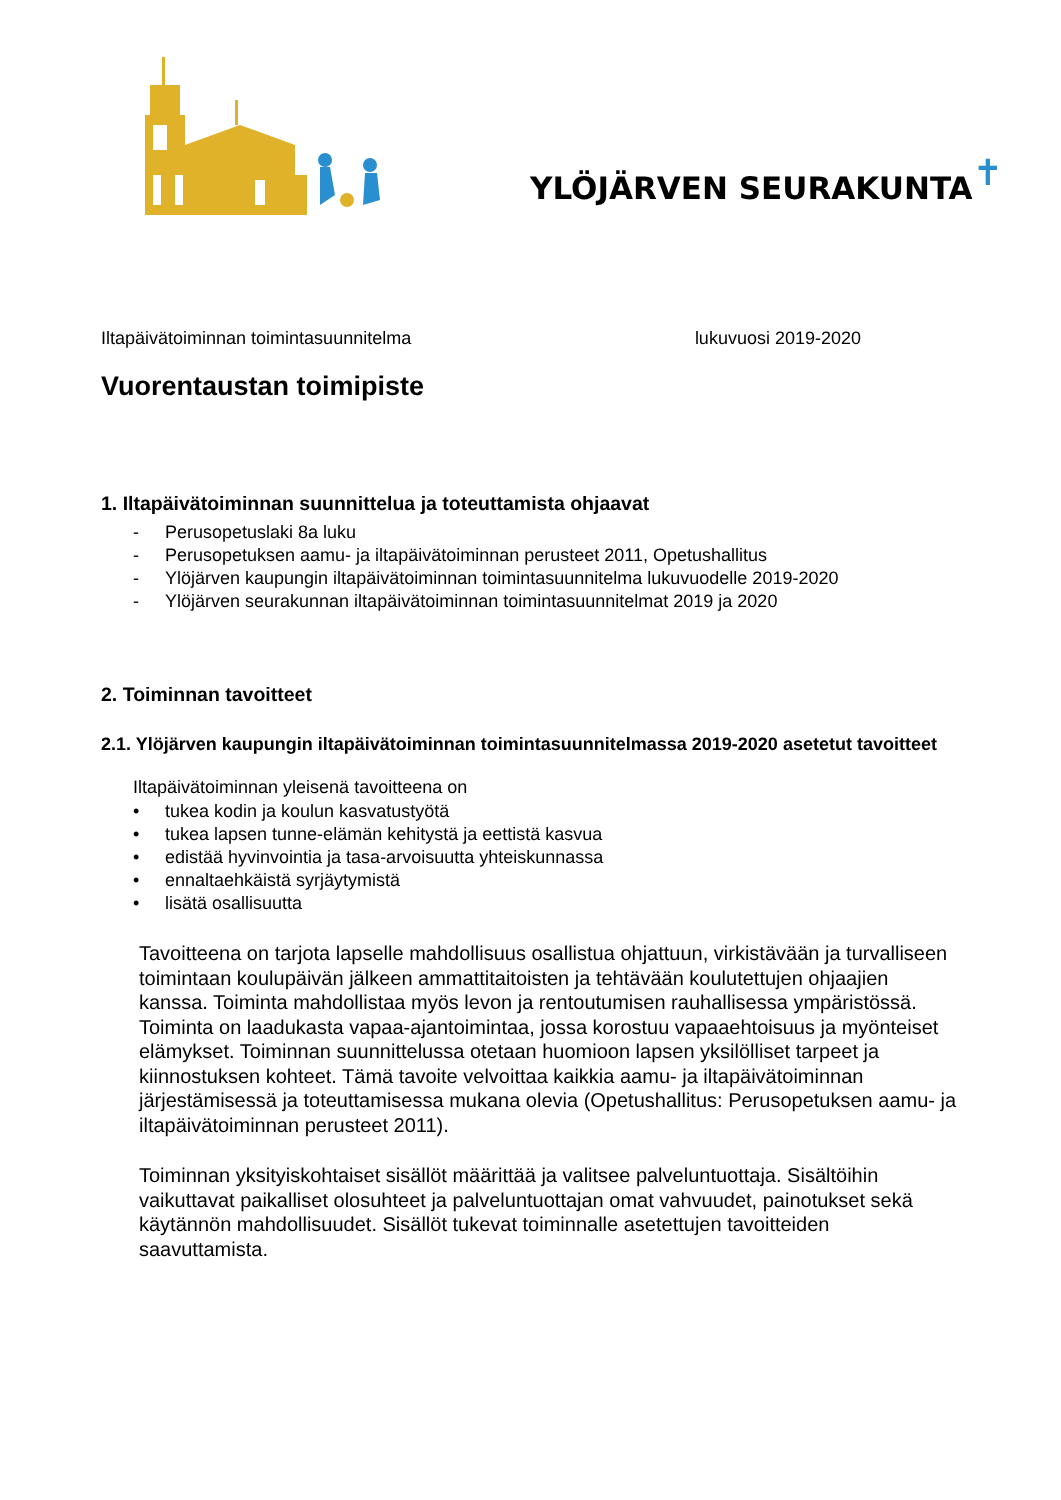YLÖJÄRVEN SEURAKUNTA✝
Iltapäivätoiminnan toimintasuunnitelma lukuvuosi 2019-2020
Vuorentaustan toimipiste
1. Iltapäivätoiminnan suunnittelua ja toteuttamista ohjaavat
- Perusopetuslaki 8a luku
- Perusopetuksen aamu- ja iltapäivätoiminnan perusteet 2011, Opetushallitus
- Ylöjärven kaupungin iltapäivätoiminnan toimintasuunnitelma lukuvuodelle 2019-2020
- Ylöjärven seurakunnan iltapäivätoiminnan toimintasuunnitelmat 2019 ja 2020
2. Toiminnan tavoitteet
2.1. Ylöjärven kaupungin iltapäivätoiminnan toimintasuunnitelmassa 2019-2020 asetetut tavoitteet
Iltapäivätoiminnan yleisenä tavoitteena on
• tukea kodin ja koulun kasvatustyötä
• tukea lapsen tunne-elämän kehitystä ja eettistä kasvua
• edistää hyvinvointia ja tasa-arvoisuutta yhteiskunnassa
• ennaltaehkäistä syrjäytymistä
• lisätä osallisuutta
Tavoitteena on tarjota lapselle mahdollisuus osallistua ohjattuun, virkistävään ja turvalliseen toimintaan koulupäivän jälkeen ammattitaitoisten ja tehtävään koulutettujen ohjaajien kanssa. Toiminta mahdollistaa myös levon ja rentoutumisen rauhallisessa ympäristössä. Toiminta on laadukasta vapaa-ajantoimintaa, jossa korostuu vapaaehtoisuus ja myönteiset elämykset. Toiminnan suunnittelussa otetaan huomioon lapsen yksilölliset tarpeet ja kiinnostuksen kohteet. Tämä tavoite velvoittaa kaikkia aamu- ja iltapäivätoiminnan järjestämisessä ja toteuttamisessa mukana olevia (Opetushallitus: Perusopetuksen aamu- ja iltapäivätoiminnan perusteet 2011).
Toiminnan yksityiskohtaiset sisällöt määrittää ja valitsee palveluntuottaja. Sisältöihin vaikuttavat paikalliset olosuhteet ja palveluntuottajan omat vahvuudet, painotukset sekä käytännön mahdollisuudet. Sisällöt tukevat toiminnalle asetettujen tavoitteiden saavuttamista.